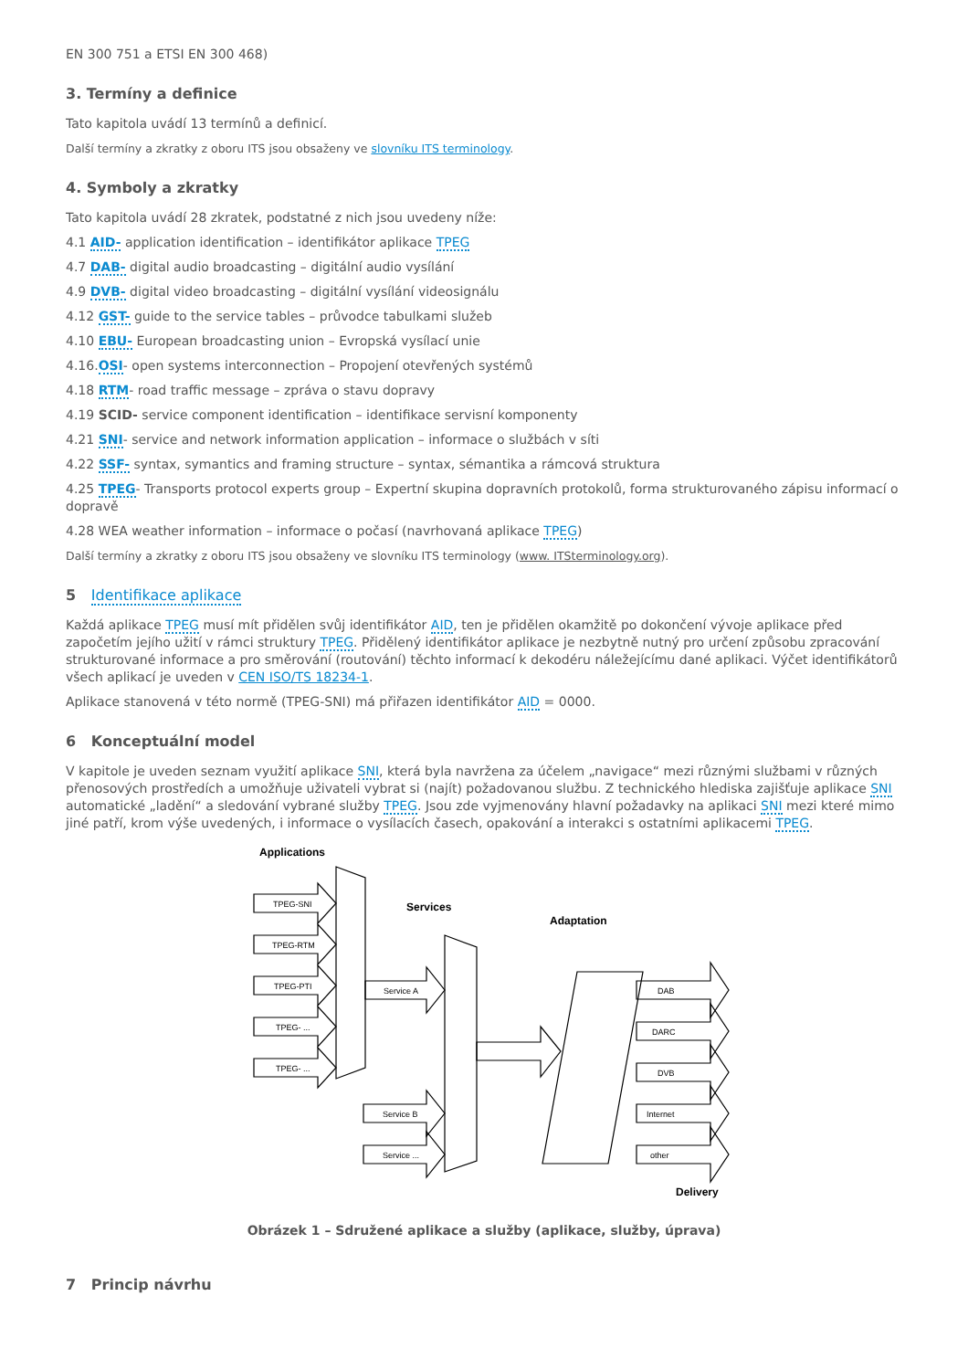EN 300 751 a ETSI EN 300 468)
3. Termíny a definice
Tato kapitola uvádí 13 termínů a definicí.
Další termíny a zkratky z oboru ITS jsou obsaženy ve slovníku ITS terminology.
4. Symboly a zkratky
Tato kapitola uvádí 28 zkratek, podstatné z nich jsou uvedeny níže:
4.1 AID- application identification – identifikátor aplikace TPEG
4.7 DAB- digital audio broadcasting – digitální audio vysílání
4.9 DVB- digital video broadcasting – digitální vysílání videosignálu
4.12 GST- guide to the service tables – průvodce tabulkami služeb
4.10 EBU- European broadcasting union – Evropská vysílací unie
4.16.OSI- open systems interconnection – Propojení otevřených systémů
4.18 RTM- road traffic message – zpráva o stavu dopravy
4.19 SCID- service component identification – identifikace servisní komponenty
4.21 SNI- service and network information application – informace o službách v síti
4.22 SSF- syntax, symantics and framing structure – syntax, sémantika a rámcová struktura
4.25 TPEG- Transports protocol experts group – Expertní skupina dopravních protokolů, forma strukturovaného zápisu informací o dopravě
4.28 WEA weather information – informace o počasí (navrhovaná aplikace TPEG)
Další termíny a zkratky z oboru ITS jsou obsaženy ve slovníku ITS terminology (www. ITSterminology.org).
5 Identifikace aplikace
Každá aplikace TPEG musí mít přidělen svůj identifikátor AID, ten je přidělen okamžitě po dokončení vývoje aplikace před započetím jejího užití v rámci struktury TPEG. Přidělený identifikátor aplikace je nezbytně nutný pro určení způsobu zpracování strukturované informace a pro směrování (routování) těchto informací k dekodéru náležejícímu dané aplikaci. Výčet identifikátorů všech aplikací je uveden v CEN ISO/TS 18234-1.
Aplikace stanovená v této normě (TPEG-SNI) má přiřazen identifikátor AID = 0000.
6 Konceptuální model
V kapitole je uveden seznam využití aplikace SNI, která byla navržena za účelem „navigace“ mezi různými službami v různých přenosových prostředích a umožňuje uživateli vybrat si (najít) požadovanou službu. Z technického hlediska zajišťuje aplikace SNI automatické „ladění“ a sledování vybrané služby TPEG. Jsou zde vyjmenovány hlavní požadavky na aplikaci SNI mezi které mimo jiné patří, krom výše uvedených, i informace o vysílacích časech, opakování a interakci s ostatními aplikacemi TPEG.
Applications
TPEG-SNI
TPEG-RTM
TPEG-PTI
TPEG- ...
TPEG- ...
Services
Adaptation
Service A
Service B
Service ...
DAB
DARC
DVB
Internet
other
Delivery
Obrázek 1 – Sdružené aplikace a služby (aplikace, služby, úprava)
7 Princip návrhu